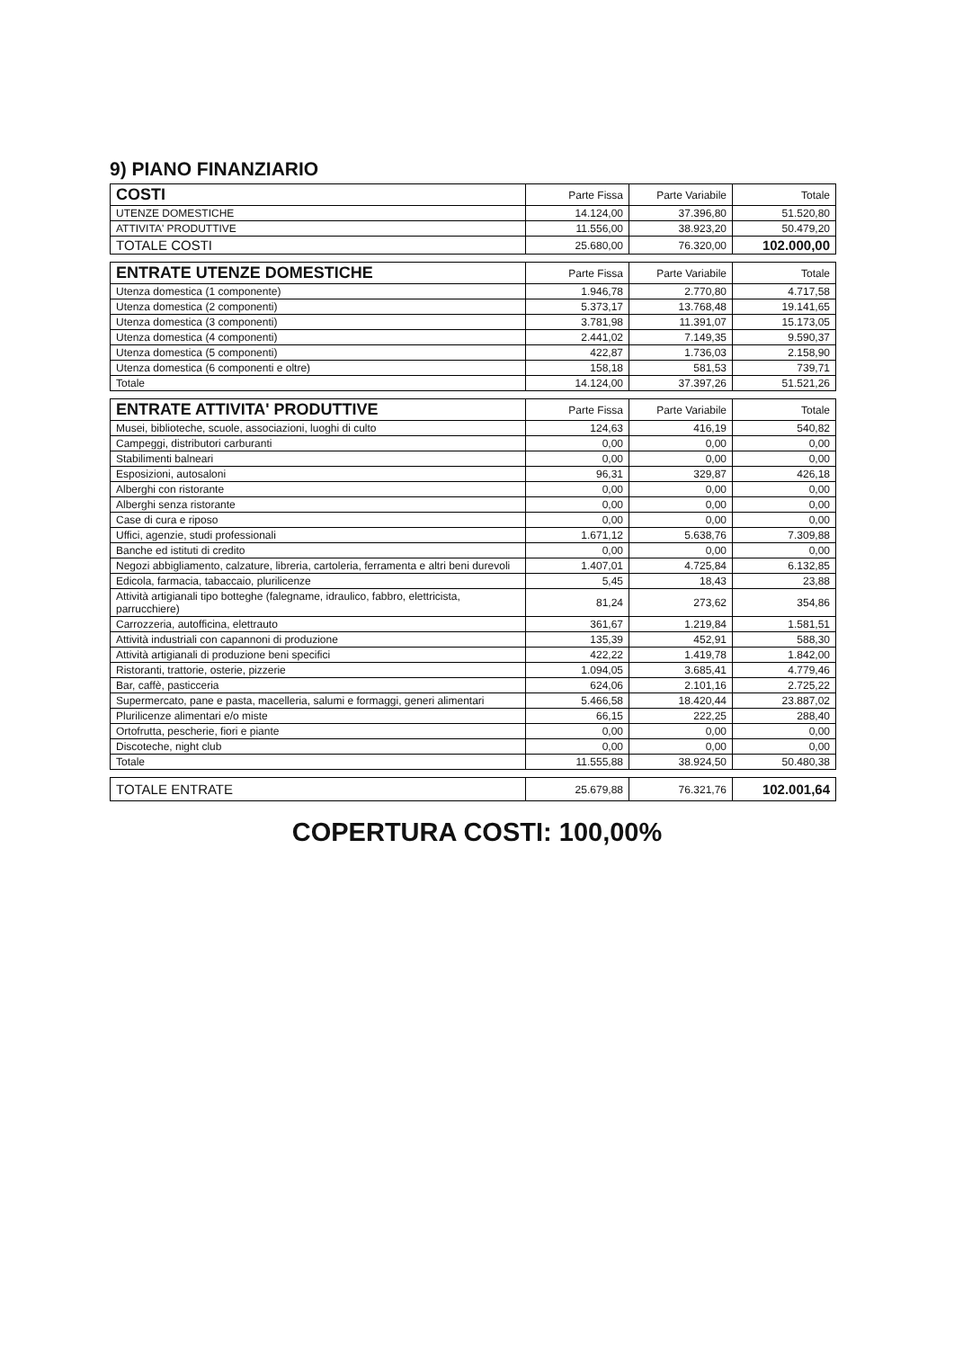9) PIANO FINANZIARIO
| COSTI | Parte Fissa | Parte Variabile | Totale |
| --- | --- | --- | --- |
| UTENZE DOMESTICHE | 14.124,00 | 37.396,80 | 51.520,80 |
| ATTIVITA' PRODUTTIVE | 11.556,00 | 38.923,20 | 50.479,20 |
| TOTALE COSTI | 25.680,00 | 76.320,00 | 102.000,00 |
| ENTRATE UTENZE DOMESTICHE | Parte Fissa | Parte Variabile | Totale |
| --- | --- | --- | --- |
| Utenza domestica (1 componente) | 1.946,78 | 2.770,80 | 4.717,58 |
| Utenza domestica (2 componenti) | 5.373,17 | 13.768,48 | 19.141,65 |
| Utenza domestica (3 componenti) | 3.781,98 | 11.391,07 | 15.173,05 |
| Utenza domestica (4 componenti) | 2.441,02 | 7.149,35 | 9.590,37 |
| Utenza domestica (5 componenti) | 422,87 | 1.736,03 | 2.158,90 |
| Utenza domestica (6 componenti e oltre) | 158,18 | 581,53 | 739,71 |
| Totale | 14.124,00 | 37.397,26 | 51.521,26 |
| ENTRATE ATTIVITA' PRODUTTIVE | Parte Fissa | Parte Variabile | Totale |
| --- | --- | --- | --- |
| Musei, biblioteche, scuole, associazioni, luoghi di culto | 124,63 | 416,19 | 540,82 |
| Campeggi, distributori carburanti | 0,00 | 0,00 | 0,00 |
| Stabilimenti balneari | 0,00 | 0,00 | 0,00 |
| Esposizioni, autosaloni | 96,31 | 329,87 | 426,18 |
| Alberghi con ristorante | 0,00 | 0,00 | 0,00 |
| Alberghi senza ristorante | 0,00 | 0,00 | 0,00 |
| Case di cura e riposo | 0,00 | 0,00 | 0,00 |
| Uffici, agenzie, studi professionali | 1.671,12 | 5.638,76 | 7.309,88 |
| Banche ed istituti di credito | 0,00 | 0,00 | 0,00 |
| Negozi abbigliamento, calzature, libreria, cartoleria, ferramenta e altri beni durevoli | 1.407,01 | 4.725,84 | 6.132,85 |
| Edicola, farmacia, tabaccaio, plurilicenze | 5,45 | 18,43 | 23,88 |
| Attività artigianali tipo botteghe (falegname, idraulico, fabbro, elettricista, parrucchiere) | 81,24 | 273,62 | 354,86 |
| Carrozzeria, autofficina, elettrauto | 361,67 | 1.219,84 | 1.581,51 |
| Attività industriali con capannoni di produzione | 135,39 | 452,91 | 588,30 |
| Attività artigianali di produzione beni specifici | 422,22 | 1.419,78 | 1.842,00 |
| Ristoranti, trattorie, osterie, pizzerie | 1.094,05 | 3.685,41 | 4.779,46 |
| Bar, caffè, pasticceria | 624,06 | 2.101,16 | 2.725,22 |
| Supermercato, pane e pasta, macelleria, salumi e formaggi, generi alimentari | 5.466,58 | 18.420,44 | 23.887,02 |
| Plurilicenze alimentari e/o miste | 66,15 | 222,25 | 288,40 |
| Ortofrutta, pescherie, fiori e piante | 0,00 | 0,00 | 0,00 |
| Discoteche, night club | 0,00 | 0,00 | 0,00 |
| Totale | 11.555,88 | 38.924,50 | 50.480,38 |
| TOTALE ENTRATE | 25.679,88 | 76.321,76 | 102.001,64 |
COPERTURA COSTI: 100,00%